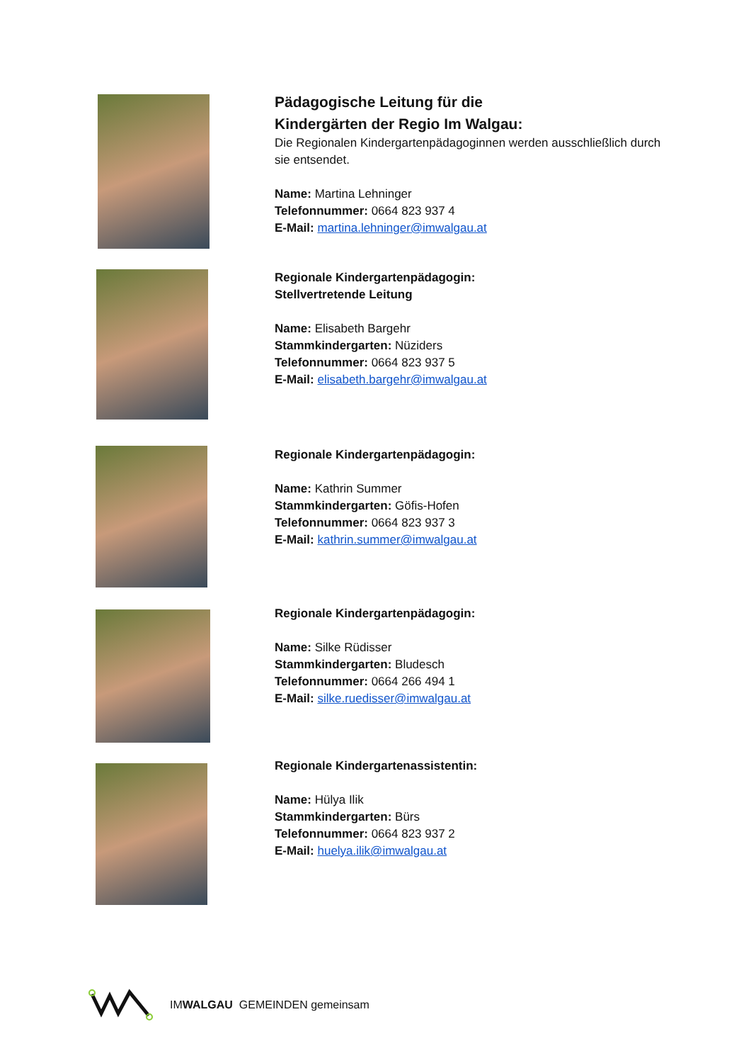Pädagogische Leitung für die
Kindergärten der Regio Im Walgau:
Die Regionalen Kindergartenpädagoginnen werden ausschließlich durch sie entsendet.
Name: Martina Lehninger
Telefonnummer: 0664 823 937 4
E-Mail: martina.lehninger@imwalgau.at
Regionale Kindergartenpädagogin:
Stellvertretende Leitung
Name: Elisabeth Bargehr
Stammkindergarten: Nüziders
Telefonnummer: 0664 823 937 5
E-Mail: elisabeth.bargehr@imwalgau.at
Regionale Kindergartenpädagogin:
Name: Kathrin Summer
Stammkindergarten: Göfis-Hofen
Telefonnummer: 0664 823 937 3
E-Mail: kathrin.summer@imwalgau.at
Regionale Kindergartenpädagogin:
Name: Silke Rüdisser
Stammkindergarten: Bludesch
Telefonnummer: 0664 266 494 1
E-Mail: silke.ruedisser@imwalgau.at
Regionale Kindergartenassistentin:
Name: Hülya Ilik
Stammkindergarten: Bürs
Telefonnummer: 0664 823 937 2
E-Mail: huelya.ilik@imwalgau.at
IMWALGAU GEMEINDEN gemeinsam